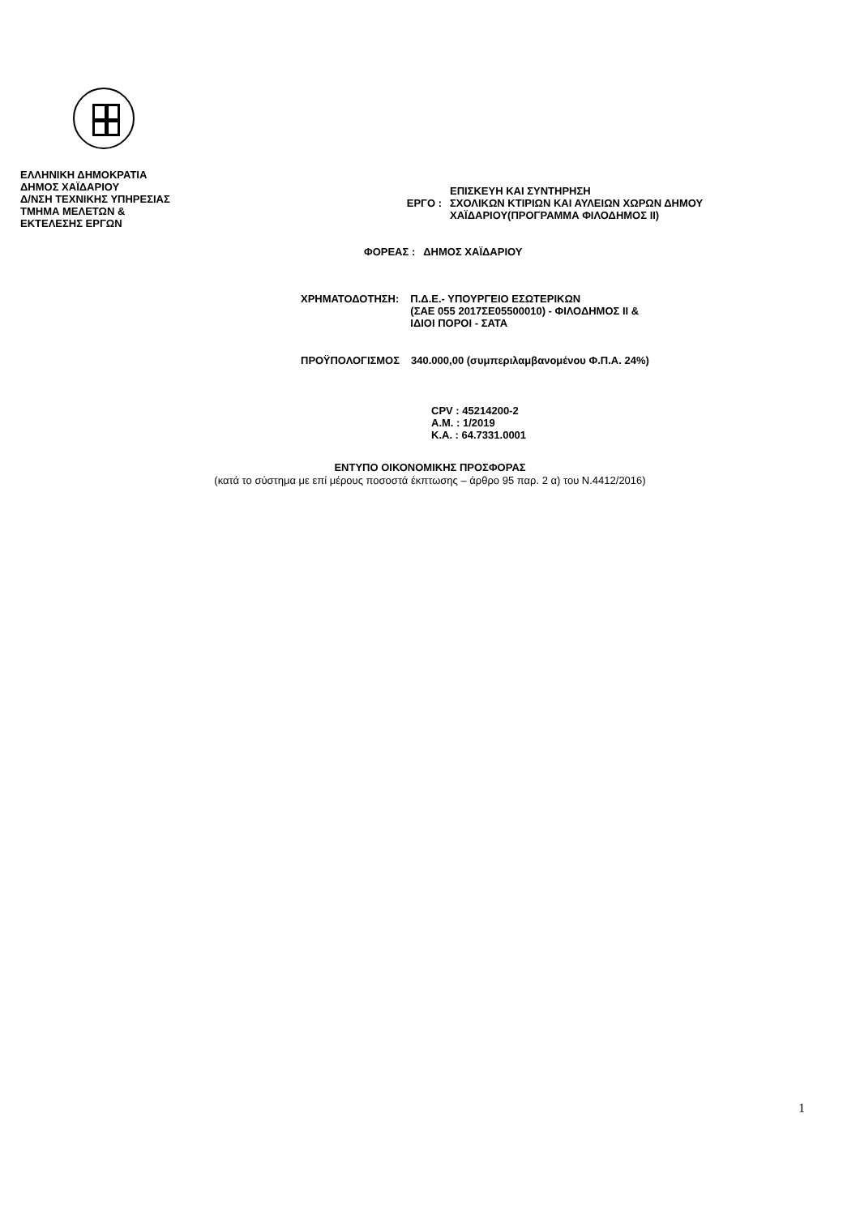ΕΛΛΗΝΙΚΗ ΔΗΜΟΚΡΑΤΙΑ
ΔΗΜΟΣ ΧΑΪΔΑΡΙΟΥ
Δ/ΝΣΗ ΤΕΧΝΙΚΗΣ ΥΠΗΡΕΣΙΑΣ
ΤΜΗΜΑ ΜΕΛΕΤΩΝ &
ΕΚΤΕΛΕΣΗΣ ΕΡΓΩΝ
ΕΡΓΟ :
ΕΠΙΣΚΕΥΗ ΚΑΙ ΣΥΝΤΗΡΗΣΗ
ΣΧΟΛΙΚΩΝ ΚΤΙΡΙΩΝ ΚΑΙ ΑΥΛΕΙΩΝ ΧΩΡΩΝ ΔΗΜΟΥ
ΧΑΪΔΑΡΙΟΥ(ΠΡΟΓΡΑΜΜΑ ΦΙΛΟΔΗΜΟΣ ΙΙ)
ΦΟΡΕΑΣ : ΔΗΜΟΣ ΧΑΪΔΑΡΙΟΥ
ΧΡΗΜΑΤΟΔΟΤΗΣΗ: Π.Δ.Ε.- ΥΠΟΥΡΓΕΙΟ ΕΣΩΤΕΡΙΚΩΝ
(ΣΑΕ 055 2017ΣΕ05500010) - ΦΙΛΟΔΗΜΟΣ ΙΙ &
ΙΔΙΟΙ ΠΟΡΟΙ - ΣΑΤΑ
ΠΡΟΫΠΟΛΟΓΙΣΜΟΣ 340.000,00 (συμπεριλαμβανομένου Φ.Π.Α. 24%)
CPV : 45214200-2
Α.Μ. : 1/2019
Κ.Α. : 64.7331.0001
ΕΝΤΥΠΟ ΟΙΚΟΝΟΜΙΚΗΣ ΠΡΟΣΦΟΡΑΣ
(κατά το σύστημα με επί μέρους ποσοστά έκπτωσης – άρθρο 95 παρ. 2 α) του Ν.4412/2016)
1